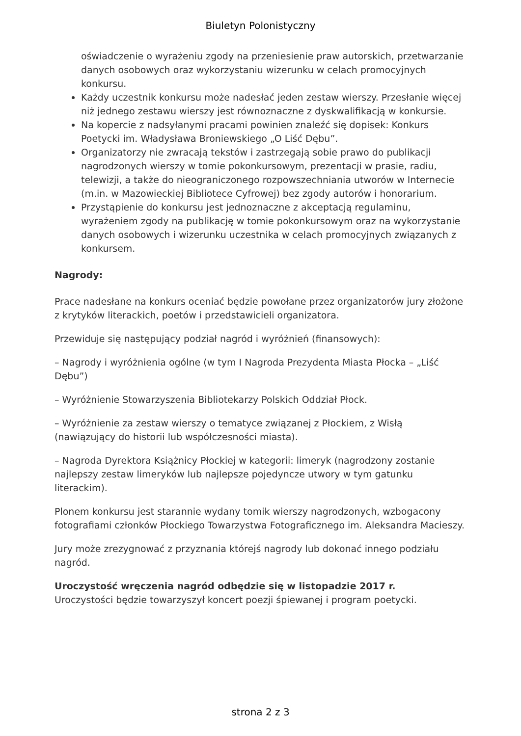Biuletyn Polonistyczny
oświadczenie o wyrażeniu zgody na przeniesienie praw autorskich, przetwarzanie danych osobowych oraz wykorzystaniu wizerunku w celach promocyjnych konkursu.
Każdy uczestnik konkursu może nadesłać jeden zestaw wierszy. Przesłanie więcej niż jednego zestawu wierszy jest równoznaczne z dyskwalifikacją w konkursie.
Na kopercie z nadsyłanymi pracami powinien znaleźć się dopisek: Konkurs Poetycki im. Władysława Broniewskiego „O Liść Dębu”.
Organizatorzy nie zwracają tekstów i zastrzegają sobie prawo do publikacji nagrodzonych wierszy w tomie pokonkursowym, prezentacji w prasie, radiu, telewizji, a także do nieograniczonego rozpowszechniania utworów w Internecie (m.in. w Mazowieckiej Bibliotece Cyfrowej) bez zgody autorów i honorarium.
Przystąpienie do konkursu jest jednoznaczne z akceptacją regulaminu, wyrażeniem zgody na publikację w tomie pokonkursowym oraz na wykorzystanie danych osobowych i wizerunku uczestnika w celach promocyjnych związanych z konkursem.
Nagrody:
Prace nadesłane na konkurs oceniać będzie powołane przez organizatorów jury złożone z krytyków literackich, poetów i przedstawicieli organizatora.
Przewiduje się następujący podział nagród i wyróżnień (finansowych):
– Nagrody i wyróżnienia ogólne (w tym I Nagroda Prezydenta Miasta Płocka – „Liść Dębu”)
– Wyróżnienie Stowarzyszenia Bibliotekarzy Polskich Oddział Płock.
– Wyróżnienie za zestaw wierszy o tematyce związanej z Płockiem, z Wisłą (nawiązujący do historii lub współczesności miasta).
– Nagroda Dyrektora Książnicy Płockiej w kategorii: limeryk (nagrodzony zostanie najlepszy zestaw limeryków lub najlepsze pojedyncze utwory w tym gatunku literackim).
Plonem konkursu jest starannie wydany tomik wierszy nagrodzonych, wzbogacony fotografiami członków Płockiego Towarzystwa Fotograficznego im. Aleksandra Macieszy.
Jury może zrezygnować z przyznania którejś nagrody lub dokonać innego podziału nagród.
Uroczystość wręczenia nagród odbędzie się w listopadzie 2017 r.
Uroczystości będzie towarzyszył koncert poezji śpiewanej i program poetycki.
strona 2 z 3